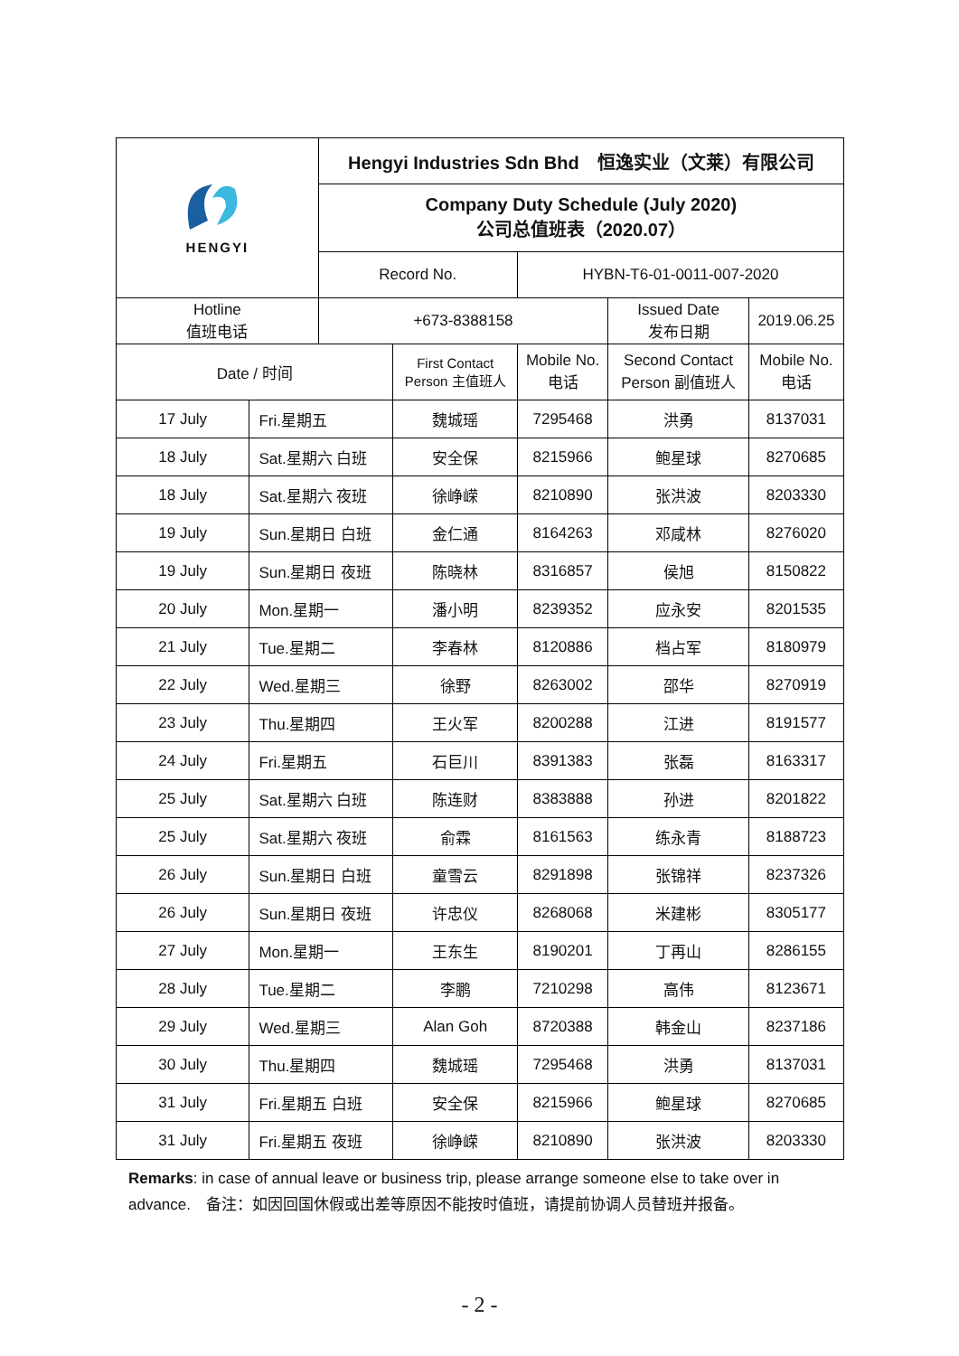| HENGYI | | Hengyi Industries Sdn Bhd 恒逸实业（文莱）有限公司 | | | | |
| | | Company Duty Schedule (July 2020) 公司总值班表（2020.07） | | | | |
| | | Record No. | | HYBN-T6-01-0011-007-2020 | | |
| Hotline 值班电话 | | +673-8388158 | | | Issued Date 发布日期 | 2019.06.25 |
| Date / 时间 | | | First Contact Person 主值班人 | Mobile No. 电话 | Second Contact Person 副值班人 | Mobile No. 电话 |
| 17 July | Fri.星期五 | | 魏城瑶 | 7295468 | 洪勇 | 8137031 |
| 18 July | Sat.星期六 白班 | | 安全保 | 8215966 | 鲍星球 | 8270685 |
| 18 July | Sat.星期六 夜班 | | 徐峥嵘 | 8210890 | 张洪波 | 8203330 |
| 19 July | Sun.星期日 白班 | | 金仁通 | 8164263 | 邓咸林 | 8276020 |
| 19 July | Sun.星期日 夜班 | | 陈晓林 | 8316857 | 侯旭 | 8150822 |
| 20 July | Mon.星期一 | | 潘小明 | 8239352 | 应永安 | 8201535 |
| 21 July | Tue.星期二 | | 李春林 | 8120886 | 档占军 | 8180979 |
| 22 July | Wed.星期三 | | 徐野 | 8263002 | 邵华 | 8270919 |
| 23 July | Thu.星期四 | | 王火军 | 8200288 | 江进 | 8191577 |
| 24 July | Fri.星期五 | | 石巨川 | 8391383 | 张磊 | 8163317 |
| 25 July | Sat.星期六 白班 | | 陈连财 | 8383888 | 孙进 | 8201822 |
| 25 July | Sat.星期六 夜班 | | 俞霖 | 8161563 | 练永青 | 8188723 |
| 26 July | Sun.星期日 白班 | | 童雪云 | 8291898 | 张锦祥 | 8237326 |
| 26 July | Sun.星期日 夜班 | | 许忠仪 | 8268068 | 米建彬 | 8305177 |
| 27 July | Mon.星期一 | | 王东生 | 8190201 | 丁再山 | 8286155 |
| 28 July | Tue.星期二 | | 李鹏 | 7210298 | 高伟 | 8123671 |
| 29 July | Wed.星期三 | | Alan Goh | 8720388 | 韩金山 | 8237186 |
| 30 July | Thu.星期四 | | 魏城瑶 | 7295468 | 洪勇 | 8137031 |
| 31 July | Fri.星期五 白班 | | 安全保 | 8215966 | 鲍星球 | 8270685 |
| 31 July | Fri.星期五 夜班 | | 徐峥嵘 | 8210890 | 张洪波 | 8203330 |
Remarks: in case of annual leave or business trip, please arrange someone else to take over in advance.　备注：如因回国休假或出差等原因不能按时值班，请提前协调人员替班并报备。
- 2 -